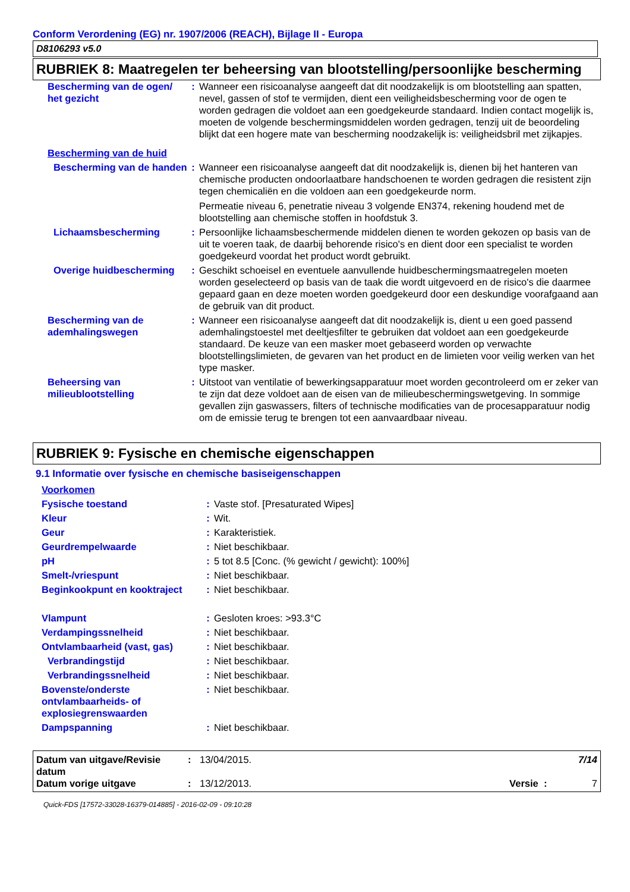Conform Verordening (EG) nr. 1907/2006 (REACH), Bijlage II - Europa
D8106293 v5.0
RUBRIEK 8: Maatregelen ter beheersing van blootstelling/persoonlijke bescherming
| Bescherming van de ogen/ het gezicht | : | Wanneer een risicoanalyse aangeeft dat dit noodzakelijk is om blootstelling aan spatten, nevel, gassen of stof te vermijden, dient een veiligheidsbescherming voor de ogen te worden gedragen die voldoet aan een goedgekeurde standaard. Indien contact mogelijk is, moeten de volgende beschermingsmiddelen worden gedragen, tenzij uit de beoordeling blijkt dat een hogere mate van bescherming noodzakelijk is: veiligheidsbril met zijkapjes. |
| Bescherming van de huid | | |
| Bescherming van de handen | : | Wanneer een risicoanalyse aangeeft dat dit noodzakelijk is, dienen bij het hanteren van chemische producten ondoorlaatbare handschoenen te worden gedragen die resistent zijn tegen chemicaliën en die voldoen aan een goedgekeurde norm. Permeatie niveau 6, penetratie niveau 3 volgende EN374, rekening houdend met de blootstelling aan chemische stoffen in hoofdstuk 3. |
| Lichaamsbescherming | : | Persoonlijke lichaamsbeschermende middelen dienen te worden gekozen op basis van de uit te voeren taak, de daarbij behorende risico's en dient door een specialist te worden goedgekeurd voordat het product wordt gebruikt. |
| Overige huidbescherming | : | Geschikt schoeisel en eventuele aanvullende huidbeschermingsmaatregelen moeten worden geselecteerd op basis van de taak die wordt uitgevoerd en de risico's die daarmee gepaard gaan en deze moeten worden goedgekeurd door een deskundige voorafgaand aan de gebruik van dit product. |
| Bescherming van de ademhalingswegen | : | Wanneer een risicoanalyse aangeeft dat dit noodzakelijk is, dient u een goed passend ademhalingstoestel met deeltjesfilter te gebruiken dat voldoet aan een goedgekeurde standaard. De keuze van een masker moet gebaseerd worden op verwachte blootstellingslimieten, de gevaren van het product en de limieten voor veilig werken van het type masker. |
| Beheersing van milieublootstelling | : | Uitstoot van ventilatie of bewerkingsapparatuur moet worden gecontroleerd om er zeker van te zijn dat deze voldoet aan de eisen van de milieubeschermingswetgeving. In sommige gevallen zijn gaswassers, filters of technische modificaties van de procesapparatuur nodig om de emissie terug te brengen tot een aanvaardbaar niveau. |
RUBRIEK 9: Fysische en chemische eigenschappen
9.1 Informatie over fysische en chemische basiseigenschappen
| Voorkomen | | |
| Fysische toestand | : | Vaste stof. [Presaturated Wipes] |
| Kleur | : | Wit. |
| Geur | : | Karakteristiek. |
| Geurdrempelwaarde | : | Niet beschikbaar. |
| pH | : | 5 tot 8.5 [Conc. (% gewicht / gewicht): 100%] |
| Smelt-/vriespunt | : | Niet beschikbaar. |
| Beginkookpunt en kooktraject | : | Niet beschikbaar. |
| Vlampunt | : | Gesloten kroes: >93.3°C |
| Verdampingssnelheid | : | Niet beschikbaar. |
| Ontvlambaarheid (vast, gas) | : | Niet beschikbaar. |
| Verbrandingstijd | : | Niet beschikbaar. |
| Verbrandingssnelheid | : | Niet beschikbaar. |
| Bovenste/onderste ontvlambaarheids- of explosiegrenswaarden | : | Niet beschikbaar. |
| Dampspanning | : | Niet beschikbaar. |
| Datum van uitgave/Revisie datum | : | 13/04/2015. | 7/14 |
| Datum vorige uitgave | : | 13/12/2013. | Versie : 7 |
Quick-FDS [17572-33028-16379-014885] - 2016-02-09 - 09:10:28